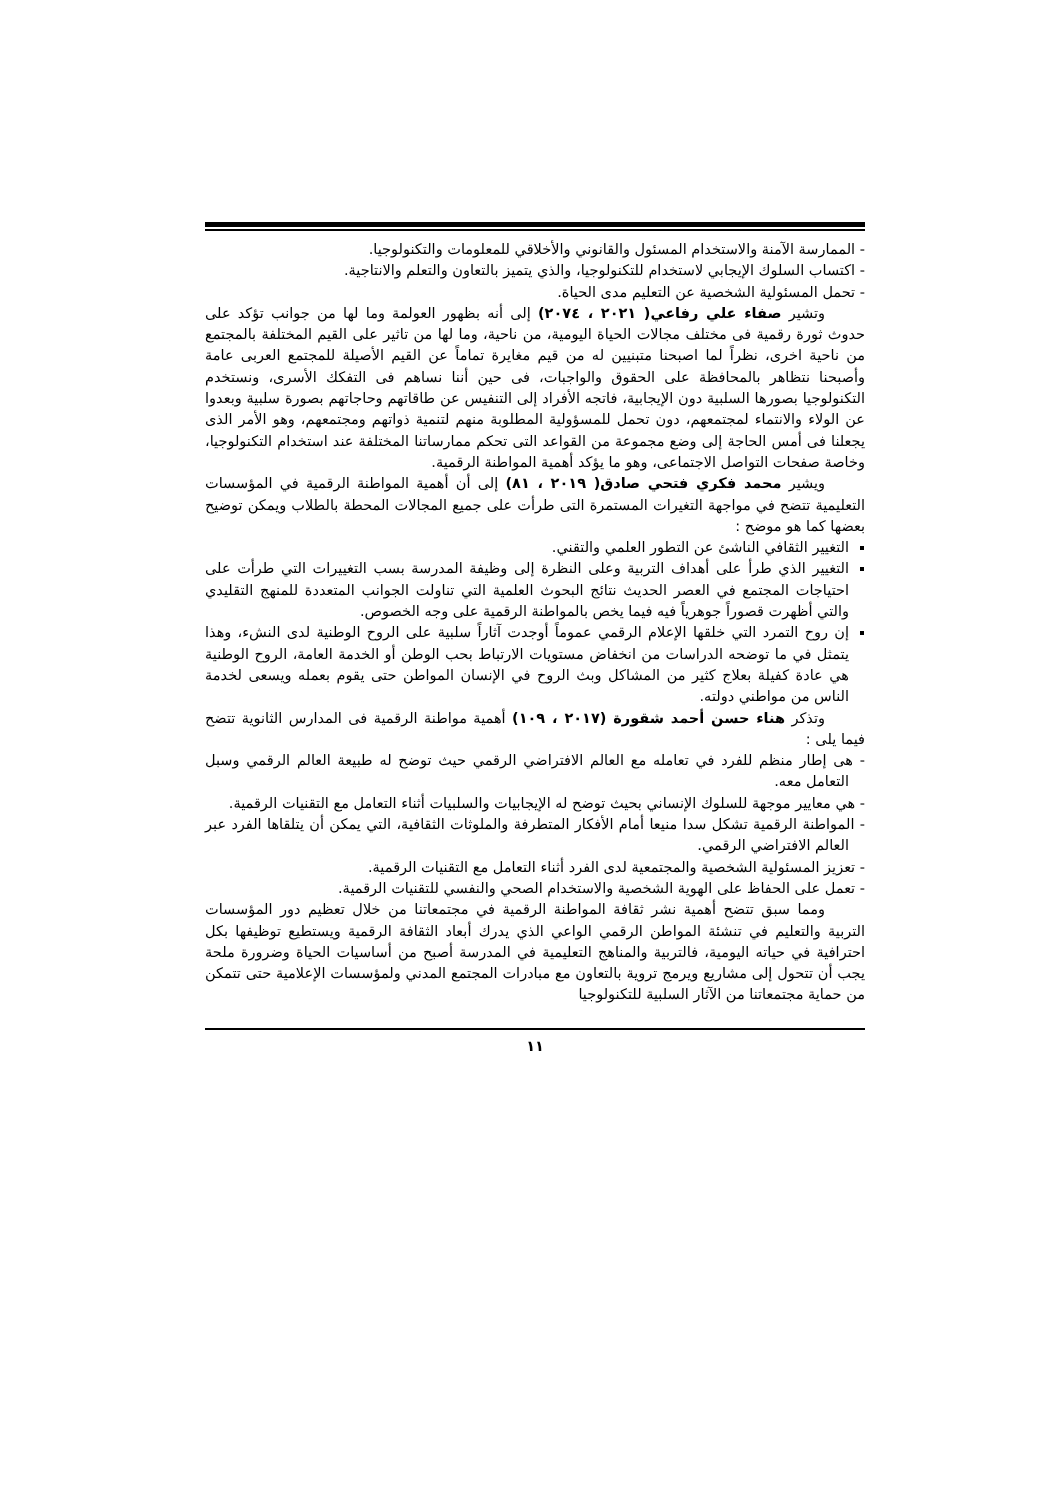- الممارسة الآمنة والاستخدام المسئول والقانوني والأخلاقي للمعلومات والتكنولوجيا.
- اكتساب السلوك الإيجابي لاستخدام للتكنولوجيا، والذي يتميز بالتعاون والتعلم والانتاجية.
- تحمل المسئولية الشخصية عن التعليم مدى الحياة.
وتشير صفاء علي رفاعي( ٢٠٢١ ، ٢٠٧٤) إلى أنه بظهور العولمة وما لها من جوانب تؤكد على حدوث ثورة رقمية فى مختلف مجالات الحياة اليومية، من ناحية، وما لها من تاثير على القيم المختلفة بالمجتمع من ناحية اخرى، نظراً لما اصبحنا متبنيين له من قيم مغايرة تماماً عن القيم الأصيلة للمجتمع العربى عامة وأصبحنا نتظاهر بالمحافظة على الحقوق والواجبات، فى حين أننا نساهم فى التفكك الأسرى، ونستخدم التكنولوجيا بصورها السلبية دون الإيجابية، فاتجه الأفراد إلى التنفيس عن طاقاتهم وحاجاتهم بصورة سلبية وبعدوا عن الولاء والانتماء لمجتمعهم، دون تحمل للمسؤولية المطلوبة منهم لتنمية ذواتهم ومجتمعهم، وهو الأمر الذى يجعلنا فى أمس الحاجة إلى وضع مجموعة من القواعد التى تحكم ممارساتنا المختلفة عند استخدام التكنولوجيا، وخاصة صفحات التواصل الاجتماعى، وهو ما يؤكد أهمية المواطنة الرقمية.
ويشير محمد فكري فتحي صادق( ٢٠١٩ ، ٨١) إلى أن أهمية المواطنة الرقمية في المؤسسات التعليمية تتضح في مواجهة التغيرات المستمرة التى طرأت على جميع المجالات المحطة بالطلاب ويمكن توضيح بعضها كما هو موضح :
التغيير الثقافي الناشئ عن التطور العلمي والتقني.
التغيير الذي طرأ على أهداف التربية وعلى النظرة إلى وظيفة المدرسة بسب التغييرات التي طرأت على احتياجات المجتمع في العصر الحديث نتائج البحوث العلمية التي تناولت الجوانب المتعددة للمنهج التقليدي والتي أظهرت قصوراً جوهرياً فيه فيما يخص بالمواطنة الرقمية على وجه الخصوص.
إن روح التمرد التي خلقها الإعلام الرقمي عموماً أوجدت آثاراً سلبية على الروح الوطنية لدى النشء، وهذا يتمثل في ما توضحه الدراسات من انخفاض مستويات الارتباط بحب الوطن أو الخدمة العامة، الروح الوطنية هي عادة كفيلة بعلاج كثير من المشاكل وبث الروح في الإنسان المواطن حتى يقوم بعمله ويسعى لخدمة الناس من مواطني دولته.
وتذكر هناء حسن أحمد شقورة (٢٠١٧ ، ١٠٩) أهمية مواطنة الرقمية فى المدارس الثانوية تتضح فيما يلى :
- هى إطار منظم للفرد في تعامله مع العالم الافتراضي الرقمي حيث توضح له طبيعة العالم الرقمي وسبل التعامل معه.
- هي معايير موجهة للسلوك الإنساني بحيث توضح له الإيجابيات والسلبيات أثناء التعامل مع التقنيات الرقمية.
- المواطنة الرقمية تشكل سدا منيعا أمام الأفكار المتطرفة والملوثات الثقافية، التي يمكن أن يتلقاها الفرد عبر العالم الافتراضي الرقمي.
- تعزيز المسئولية الشخصية والمجتمعية لدى الفرد أثناء التعامل مع التقنيات الرقمية.
- تعمل على الحفاظ على الهوية الشخصية والاستخدام الصحي والنفسي للتقنيات الرقمية.
ومما سبق تتضح أهمية نشر ثقافة المواطنة الرقمية في مجتمعاتنا من خلال تعظيم دور المؤسسات التربية والتعليم في تنشئة المواطن الرقمي الواعي الذي يدرك أبعاد الثقافة الرقمية ويستطيع توظيفها بكل احترافية في حياته اليومية، فالتربية والمناهج التعليمية في المدرسة أصبح من أساسيات الحياة وضرورة ملحة يجب أن تتحول إلى مشاريع ويرمج تروية بالتعاون مع مبادرات المجتمع المدني ولمؤسسات الإعلامية حتى تتمكن من حماية مجتمعاتنا من الآثار السلبية للتكنولوجيا
١١